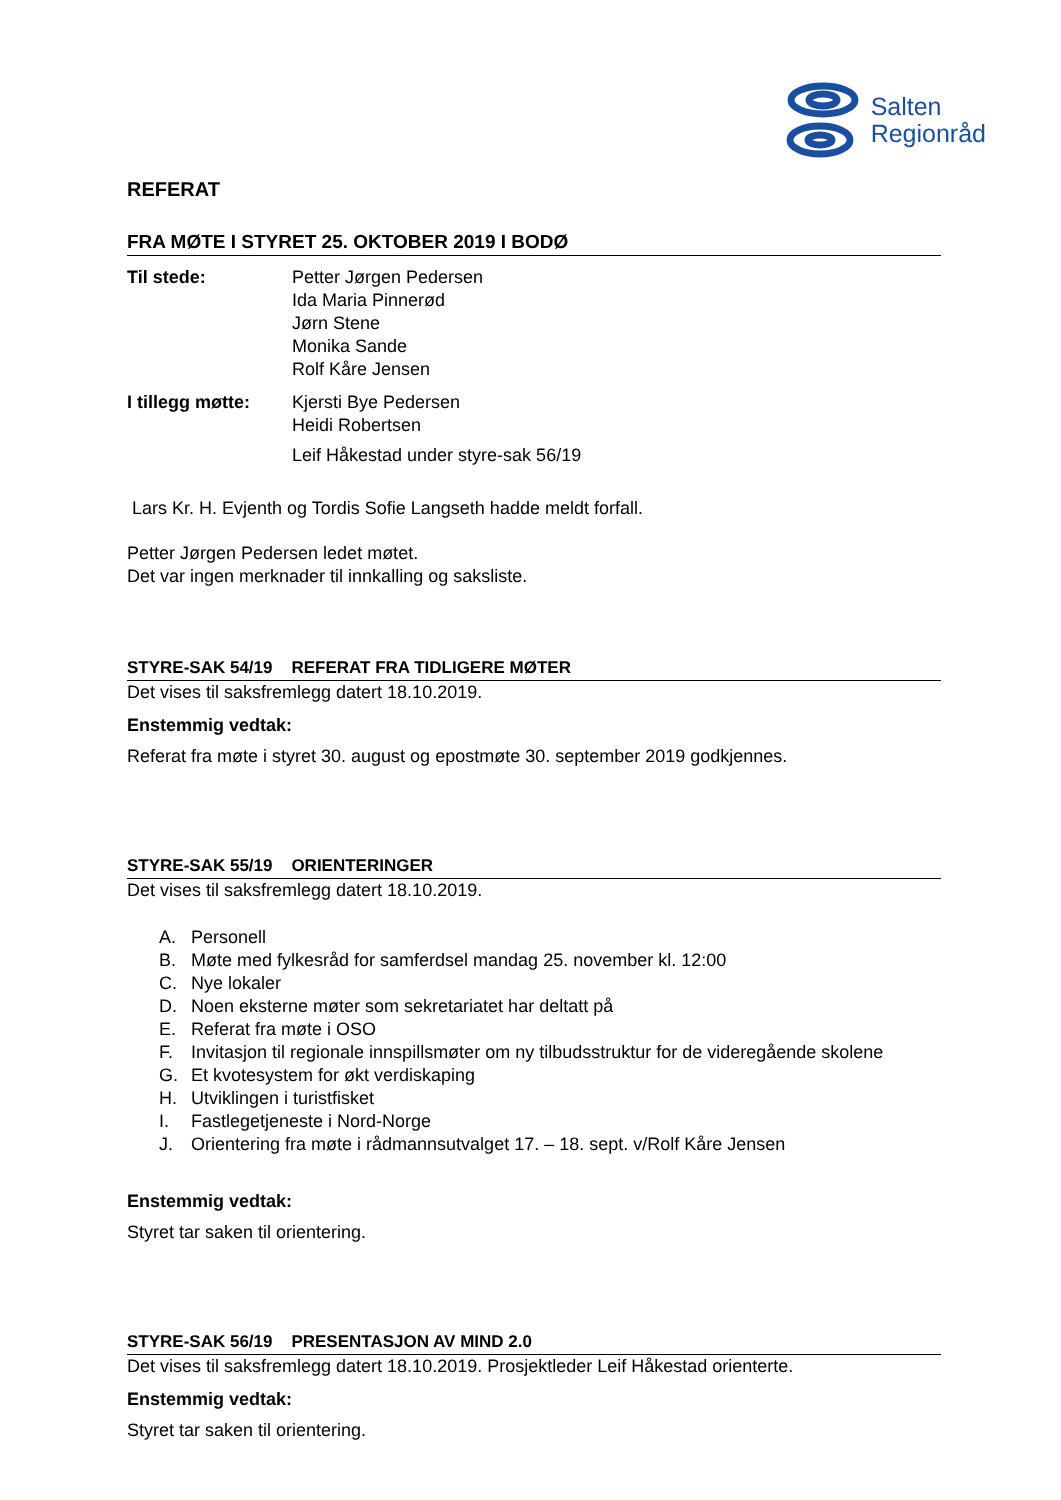Salten
Regionråd
REFERAT
FRA MØTE I STYRET 25. OKTOBER 2019 I BODØ
Til stede: Petter Jørgen Pedersen
Ida Maria Pinnerød
Jørn Stene
Monika Sande
Rolf Kåre Jensen
I tillegg møtte:
Kjersti Bye Pedersen
Heidi Robertsen
Leif Håkestad under styre-sak 56/19
Lars Kr. H. Evjenth og Tordis Sofie Langseth hadde meldt forfall.
Petter Jørgen Pedersen ledet møtet.
Det var ingen merknader til innkalling og saksliste.
STYRE-SAK 54/19 REFERAT FRA TIDLIGERE MØTER
Det vises til saksfremlegg datert 18.10.2019.
Enstemmig vedtak:
Referat fra møte i styret 30. august og epostmøte 30. september 2019 godkjennes.
STYRE-SAK 55/19 ORIENTERINGER
Det vises til saksfremlegg datert 18.10.2019.
A. Personell
B. Møte med fylkesråd for samferdsel mandag 25. november kl. 12:00
C. Nye lokaler
D. Noen eksterne møter som sekretariatet har deltatt på
E. Referat fra møte i OSO
F. Invitasjon til regionale innspillsmøter om ny tilbudsstruktur for de videregående skolene
G. Et kvotesystem for økt verdiskaping
H. Utviklingen i turistfisket
I. Fastlegetjeneste i Nord-Norge
J. Orientering fra møte i rådmannsutvalget 17. – 18. sept. v/Rolf Kåre Jensen
Enstemmig vedtak:
Styret tar saken til orientering.
STYRE-SAK 56/19 PRESENTASJON AV MIND 2.0
Det vises til saksfremlegg datert 18.10.2019. Prosjektleder Leif Håkestad orienterte.
Enstemmig vedtak:
Styret tar saken til orientering.